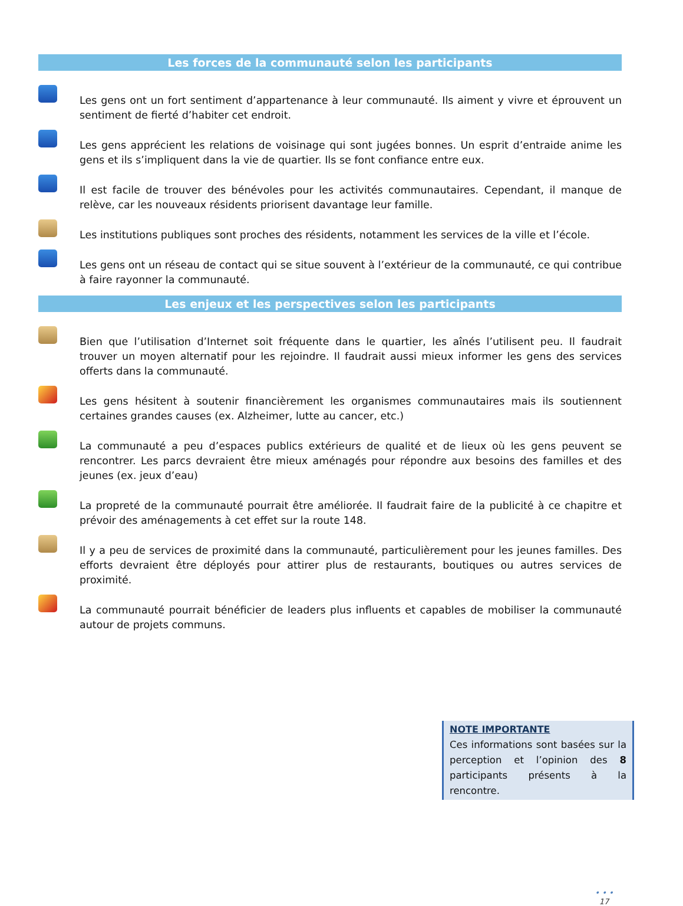Les forces de la communauté selon les participants
Les gens ont un fort sentiment d’appartenance à leur communauté. Ils aiment y vivre et éprouvent un sentiment de fierté d’habiter cet endroit.
Les gens apprécient les relations de voisinage qui sont jugées bonnes. Un esprit d’entraide anime les gens et ils s’impliquent dans la vie de quartier. Ils se font confiance entre eux.
Il est facile de trouver des bénévoles pour les activités communautaires. Cependant, il manque de relève, car les nouveaux résidents priorisent davantage leur famille.
Les institutions publiques sont proches des résidents, notamment les services de la ville et l’école.
Les gens ont un réseau de contact qui se situe souvent à l’extérieur de la communauté, ce qui contribue à faire rayonner la communauté.
Les enjeux et les perspectives selon les participants
Bien que l’utilisation d’Internet soit fréquente dans le quartier, les aînés l’utilisent peu. Il faudrait trouver un moyen alternatif pour les rejoindre. Il faudrait aussi mieux informer les gens des services offerts dans la communauté.
Les gens hésitent à soutenir financièrement les organismes communautaires mais ils soutiennent certaines grandes causes (ex. Alzheimer, lutte au cancer, etc.)
La communauté a peu d’espaces publics extérieurs de qualité et de lieux où les gens peuvent se rencontrer. Les parcs devraient être mieux aménagés pour répondre aux besoins des familles et des jeunes (ex. jeux d’eau)
La propreté de la communauté pourrait être améliorée. Il faudrait faire de la publicité à ce chapitre et prévoir des aménagements à cet effet sur la route 148.
Il y a peu de services de proximité dans la communauté, particulièrement pour les jeunes familles. Des efforts devraient être déployés pour attirer plus de restaurants, boutiques ou autres services de proximité.
La communauté pourrait bénéficier de leaders plus influents et capables de mobiliser la communauté autour de projets communs.
NOTE IMPORTANTE
Ces informations sont basées sur la perception et l’opinion des 8 participants présents à la rencontre.
• • •
17